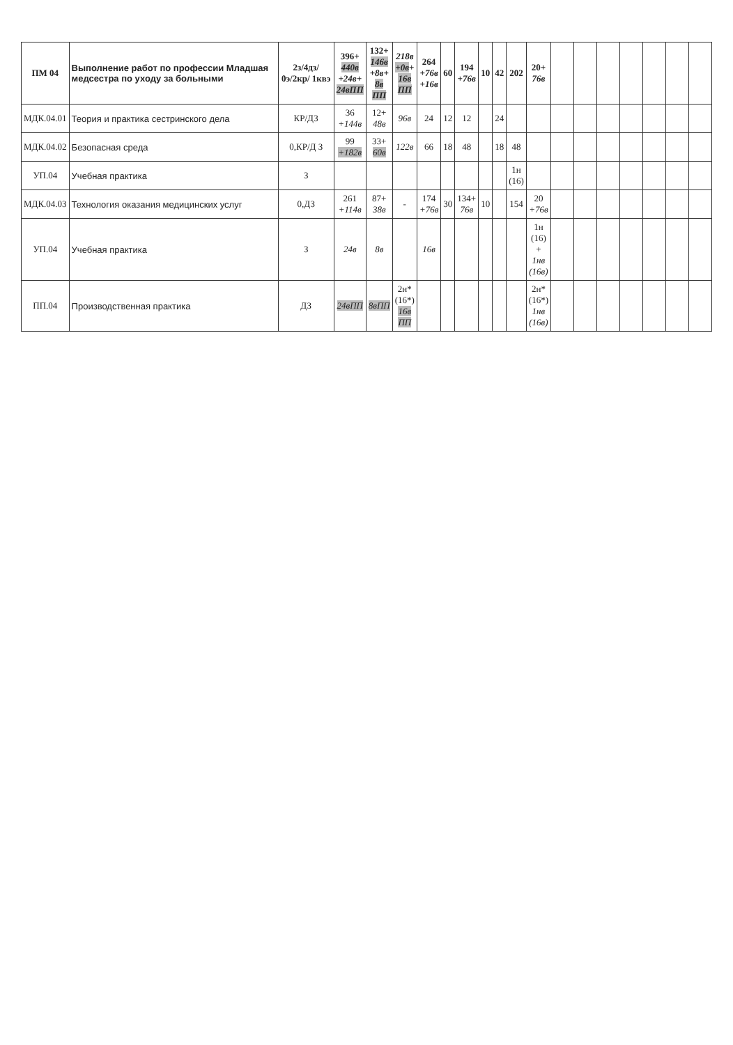| ПМ 04 | Выполнение работ по профессии Младшая медсестра по уходу за больными | 2з/4дз/ 0э/2кр/ 1квэ | 396+ 440в +24в+ 24вПП | 132+ 146в +8в+ 8в ПП | 218в +0в + 16в ПП | 264 +76в +16в | 60 | 194 +76в | 10 | 42 | 202 | 20+ 76в | | | | | | | |
| --- | --- | --- | --- | --- | --- | --- | --- | --- | --- | --- | --- | --- | --- | --- | --- | --- | --- | --- | --- |
| МДК.04.01 | Теория и практика сестринского дела | КР/ДЗ | 36 +144в | 12+ 48в | 96в | 24 | 12 | 12 | | 24 | | | | | | | | | |
| МДК.04.02 | Безопасная среда | 0,КР/Д З | 99 +182в | 33+ 60в | 122в | 66 | 18 | 48 | | 18 | 48 | | | | | | | | |
| УП.04 | Учебная практика | З | | | | | | | | | 1н (16) | | | | | | | | |
| МДК.04.03 | Технология оказания медицинских услуг | 0,ДЗ | 261 +114в | 87+ 38в | - | 174 +76в | 30 | 134+ 76в | 10 | | 154 | 20 +76в | | | | | | | |
| УП.04 | Учебная практика | З | 24в | 8в | | 16в | | | | | | 1н (16) + 1нв (16в) | | | | | | | |
| ПП.04 | Производственная практика | ДЗ | 24вПП | 8вПП | 2н* (16*) 16в ПП | | | | | | | 2н* (16*) 1нв (16в) | | | | | | | |